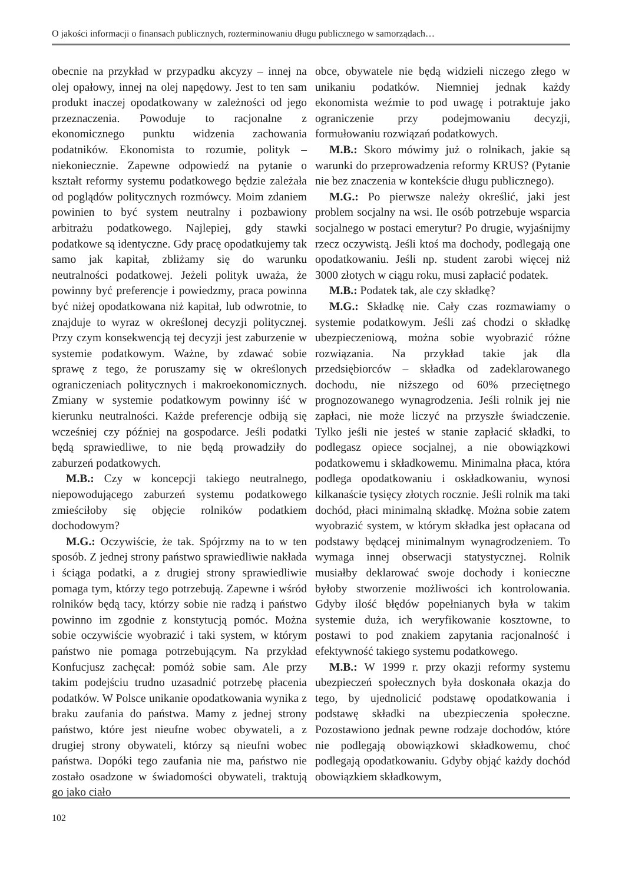O jakości informacji o finansach publicznych, rozterminowaniu długu publicznego w samorządach…
obecnie na przykład w przypadku akcyzy – innej na olej opałowy, innej na olej napędowy. Jest to ten sam produkt inaczej opodatkowany w zależności od jego przeznaczenia. Powoduje to racjonalne z ekonomicznego punktu widzenia zachowania podatników. Ekonomista to rozumie, polityk – niekoniecznie. Zapewne odpowiedź na pytanie o kształt reformy systemu podatkowego będzie zależała od poglądów politycznych rozmówcy. Moim zdaniem powinien to być system neutralny i pozbawiony arbitrażu podatkowego. Najlepiej, gdy stawki podatkowe są identyczne. Gdy pracę opodatkujemy tak samo jak kapitał, zbliżamy się do warunku neutralności podatkowej. Jeżeli polityk uważa, że powinny być preferencje i powiedzmy, praca powinna być niżej opodatkowana niż kapitał, lub odwrotnie, to znajduje to wyraz w określonej decyzji politycznej. Przy czym konsekwencją tej decyzji jest zaburzenie w systemie podatkowym. Ważne, by zdawać sobie sprawę z tego, że poruszamy się w określonych ograniczeniach politycznych i makroekonomicznych. Zmiany w systemie podatkowym powinny iść w kierunku neutralności. Każde preferencje odbiją się wcześniej czy później na gospodarce. Jeśli podatki będą sprawiedliwe, to nie będą prowadziły do zaburzeń podatkowych.
M.B.: Czy w koncepcji takiego neutralnego, niepowodującego zaburzeń systemu podatkowego zmieściłoby się objęcie rolników podatkiem dochodowym?
M.G.: Oczywiście, że tak. Spójrzmy na to w ten sposób. Z jednej strony państwo sprawiedliwie nakłada i ściąga podatki, a z drugiej strony sprawiedliwie pomaga tym, którzy tego potrzebują. Zapewne i wśród rolników będą tacy, którzy sobie nie radzą i państwo powinno im zgodnie z konstytucją pomóc. Można sobie oczywiście wyobrazić i taki system, w którym państwo nie pomaga potrzebującym. Na przykład Konfucjusz zachęcał: pomóż sobie sam. Ale przy takim podejściu trudno uzasadnić potrzebę płacenia podatków. W Polsce unikanie opodatkowania wynika z braku zaufania do państwa. Mamy z jednej strony państwo, które jest nieufne wobec obywateli, a z drugiej strony obywateli, którzy są nieufni wobec państwa. Dopóki tego zaufania nie ma, państwo nie zostało osadzone w świadomości obywateli, traktują go jako ciało
obce, obywatele nie będą widzieli niczego złego w unikaniu podatków. Niemniej jednak każdy ekonomista weźmie to pod uwagę i potraktuje jako ograniczenie przy podejmowaniu decyzji, formułowaniu rozwiązań podatkowych.
M.B.: Skoro mówimy już o rolnikach, jakie są warunki do przeprowadzenia reformy KRUS? (Pytanie nie bez znaczenia w kontekście długu publicznego).
M.G.: Po pierwsze należy określić, jaki jest problem socjalny na wsi. Ile osób potrzebuje wsparcia socjalnego w postaci emerytur? Po drugie, wyjaśnijmy rzecz oczywistą. Jeśli ktoś ma dochody, podlegają one opodatkowaniu. Jeśli np. student zarobi więcej niż 3000 złotych w ciągu roku, musi zapłacić podatek.
M.B.: Podatek tak, ale czy składkę?
M.G.: Składkę nie. Cały czas rozmawiamy o systemie podatkowym. Jeśli zaś chodzi o składkę ubezpieczeniową, można sobie wyobrazić różne rozwiązania. Na przykład takie jak dla przedsiębiorców – składka od zadeklarowanego dochodu, nie niższego od 60% przeciętnego prognozowanego wynagrodzenia. Jeśli rolnik jej nie zapłaci, nie może liczyć na przyszłe świadczenie. Tylko jeśli nie jesteś w stanie zapłacić składki, to podlegasz opiece socjalnej, a nie obowiązkowi podatkowemu i składkowemu. Minimalna płaca, która podlega opodatkowaniu i oskładkowaniu, wynosi kilkanaście tysięcy złotych rocznie. Jeśli rolnik ma taki dochód, płaci minimalną składkę. Można sobie zatem wyobrazić system, w którym składka jest opłacana od podstawy będącej minimalnym wynagrodzeniem. To wymaga innej obserwacji statystycznej. Rolnik musiałby deklarować swoje dochody i konieczne byłoby stworzenie możliwości ich kontrolowania. Gdyby ilość błędów popełnianych była w takim systemie duża, ich weryfikowanie kosztowne, to postawi to pod znakiem zapytania racjonalność i efektywność takiego systemu podatkowego.
M.B.: W 1999 r. przy okazji reformy systemu ubezpieczeń społecznych była doskonała okazja do tego, by ujednolicić podstawę opodatkowania i podstawę składki na ubezpieczenia społeczne. Pozostawiono jednak pewne rodzaje dochodów, które nie podlegają obowiązkowi składkowemu, choć podlegają opodatkowaniu. Gdyby objąć każdy dochód obowiązkiem składkowym,
102